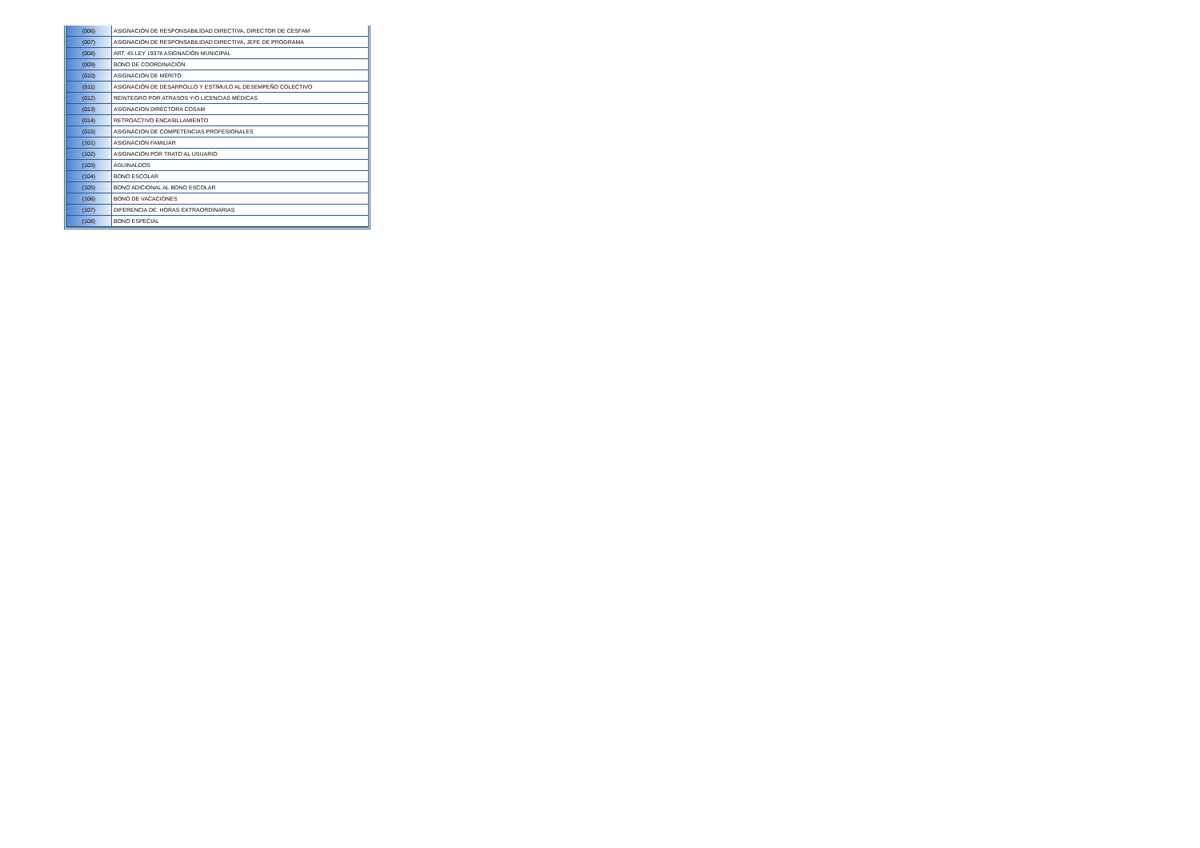| (006) | ASIGNACIÓN DE RESPONSABILIDAD DIRECTIVA, DIRECTOR DE CESFAM |
| (007) | ASIGNACIÓN DE RESPONSABILIDAD DIRECTIVA, JEFE DE PROGRAMA |
| (008) | ART. 45 LEY 19378 ASIGNACIÓN MUNICIPAL |
| (009) | BONO DE COORDINACIÓN |
| (010) | ASIGNACIÓN DE MÉRITO |
| (011) | ASIGNACIÓN DE DESARROLLO Y ESTÍMULO AL DESEMPEÑO COLECTIVO |
| (012) | REINTEGRO POR ATRASOS Y/O LICENCIAS MÉDICAS |
| (013) | ASIGNACION DIRECTORA COSAM |
| (014) | RETROACTIVO ENCASILLAMIENTO |
| (015) | ASIGNACION DE COMPETENCIAS PROFESIONALES |
| (101) | ASIGNACIÓN FAMILIAR |
| (102) | ASIGNACIÓN POR TRATO AL USUARIO |
| (103) | AGUINALDOS |
| (104) | BONO ESCOLAR |
| (105) | BONO ADICIONAL AL BONO ESCOLAR |
| (106) | BONO DE VACACIONES |
| (107) | DIFERENCIA DE: HORAS EXTRAORDINARIAS |
| (108) | BONO ESPECIAL |